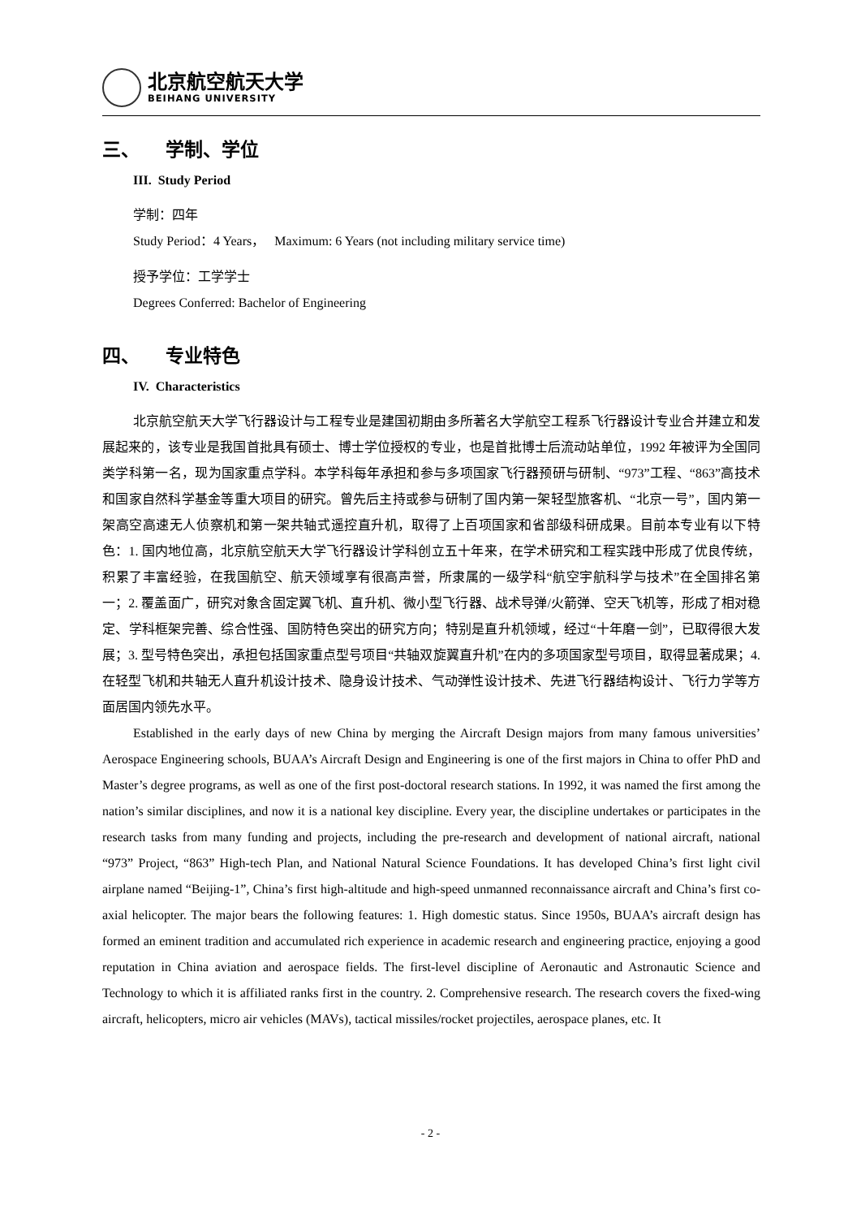北京航空航天大学
BEIHANG UNIVERSITY
三、 学制、学位
III. Study Period
学制：四年
Study Period：4 Years， Maximum: 6 Years (not including military service time)
授予学位：工学学士
Degrees Conferred: Bachelor of Engineering
四、 专业特色
IV. Characteristics
北京航空航天大学飞行器设计与工程专业是建国初期由多所著名大学航空工程系飞行器设计专业合并建立和发展起来的，该专业是我国首批具有硕士、博士学位授权的专业，也是首批博士后流动站单位，1992 年被评为全国同类学科第一名，现为国家重点学科。本学科每年承担和参与多项国家飞行器预研与研制、“973”工程、“863”高技术和国家自然科学基金等重大项目的研究。曾先后主持或参与研制了国内第一架轻型旅客机、“北京一号”，国内第一架高空高速无人侦察机和第一架共轴式遥控直升机，取得了上百项国家和省部级科研成果。目前本专业有以下特色：1. 国内地位高，北京航空航天大学飞行器设计学科创立五十年来，在学术研究和工程实践中形成了优良传统，积累了丰富经验，在我国航空、航天领域享有很高声誉，所隶属的一级学科“航空宇航科学与技术”在全国排名第一；2. 覆盖面广，研究对象含固定翼飞机、直升机、微小型飞行器、战术导弹/火箭弹、空天飞机等，形成了相对稳定、学科框架完善、综合性强、国防特色突出的研究方向；特别是直升机领域，经过“十年磨一剑”，已取得很大发展；3. 型号特色突出，承担包括国家重点型号项目“共轴双旋翼直升机”在内的多项国家型号项目，取得显著成果；4. 在轻型飞机和共轴无人直升机设计技术、隐身设计技术、气动弹性设计技术、先进飞行器结构设计、飞行力学等方面居国内领先水平。
Established in the early days of new China by merging the Aircraft Design majors from many famous universities’ Aerospace Engineering schools, BUAA’s Aircraft Design and Engineering is one of the first majors in China to offer PhD and Master’s degree programs, as well as one of the first post-doctoral research stations. In 1992, it was named the first among the nation’s similar disciplines, and now it is a national key discipline. Every year, the discipline undertakes or participates in the research tasks from many funding and projects, including the pre-research and development of national aircraft, national “973” Project, “863” High-tech Plan, and National Natural Science Foundations. It has developed China’s first light civil airplane named “Beijing-1”, China’s first high-altitude and high-speed unmanned reconnaissance aircraft and China’s first co-axial helicopter. The major bears the following features: 1. High domestic status. Since 1950s, BUAA’s aircraft design has formed an eminent tradition and accumulated rich experience in academic research and engineering practice, enjoying a good reputation in China aviation and aerospace fields. The first-level discipline of Aeronautic and Astronautic Science and Technology to which it is affiliated ranks first in the country. 2. Comprehensive research. The research covers the fixed-wing aircraft, helicopters, micro air vehicles (MAVs), tactical missiles/rocket projectiles, aerospace planes, etc. It
- 2 -